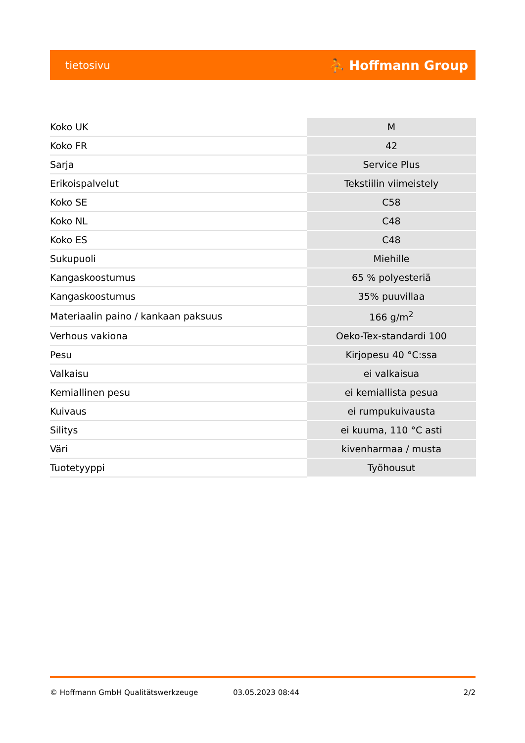tietosivu ⛹ Hoffmann Group
| Koko UK | M |
| Koko FR | 42 |
| Sarja | Service Plus |
| Erikoispalvelut | Tekstiilin viimeistely |
| Koko SE | C58 |
| Koko NL | C48 |
| Koko ES | C48 |
| Sukupuoli | Miehille |
| Kangaskoostumus | 65 % polyesteriä |
| Kangaskoostumus | 35% puuvillaa |
| Materiaalin paino / kankaan paksuus | 166 g/m<sup>2</sup> |
| Verhous vakiona | Oeko-Tex-standardi 100 |
| Pesu | Kirjopesu 40 °C:ssa |
| Valkaisu | ei valkaisua |
| Kemiallinen pesu | ei kemiallista pesua |
| Kuivaus | ei rumpukuivausta |
| Silitys | ei kuuma, 110 °C asti |
| Väri | kivenharmaa / musta |
| Tuotetyyppi | Työhousut |
© Hoffmann GmbH Qualitätswerkzeuge 03.05.2023 08:44 2/2